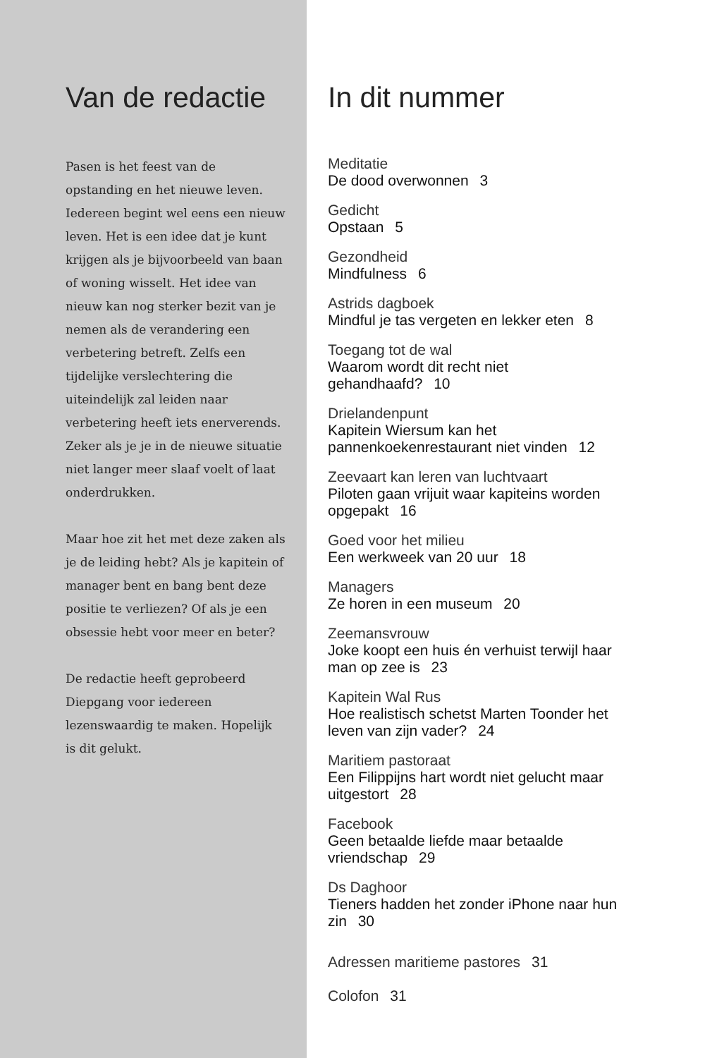Van de redactie
Pasen is het feest van de opstanding en het nieuwe leven. Iedereen begint wel eens een nieuw leven. Het is een idee dat je kunt krijgen als je bijvoorbeeld van baan of woning wisselt. Het idee van nieuw kan nog sterker bezit van je nemen als de verandering een verbetering betreft. Zelfs een tijdelijke verslechtering die uiteindelijk zal leiden naar verbetering heeft iets enerverends. Zeker als je je in de nieuwe situatie niet langer meer slaaf voelt of laat onderdrukken.
Maar hoe zit het met deze zaken als je de leiding hebt? Als je kapitein of manager bent en bang bent deze positie te verliezen? Of als je een obsessie hebt voor meer en beter?
De redactie heeft geprobeerd Diepgang voor iedereen lezenswaardig te maken. Hopelijk is dit gelukt.
In dit nummer
Meditatie
De dood overwonnen 3
Gedicht
Opstaan 5
Gezondheid
Mindfulness 6
Astrids dagboek
Mindful je tas vergeten en lekker eten 8
Toegang tot de wal
Waarom wordt dit recht niet
gehandhaafd? 10
Drielandenpunt
Kapitein Wiersum kan het
pannenkoekenrestaurant niet vinden 12
Zeevaart kan leren van luchtvaart
Piloten gaan vrijuit waar kapiteins worden
opgepakt 16
Goed voor het milieu
Een werkweek van 20 uur 18
Managers
Ze horen in een museum 20
Zeemansvrouw
Joke koopt een huis én verhuist terwijl haar
man op zee is 23
Kapitein Wal Rus
Hoe realistisch schetst Marten Toonder het
leven van zijn vader? 24
Maritiem pastoraat
Een Filippijns hart wordt niet gelucht maar
uitgestort 28
Facebook
Geen betaalde liefde maar betaalde
vriendschap 29
Ds Daghoor
Tieners hadden het zonder iPhone naar hun
zin 30
Adressen maritieme pastores 31
Colofon 31